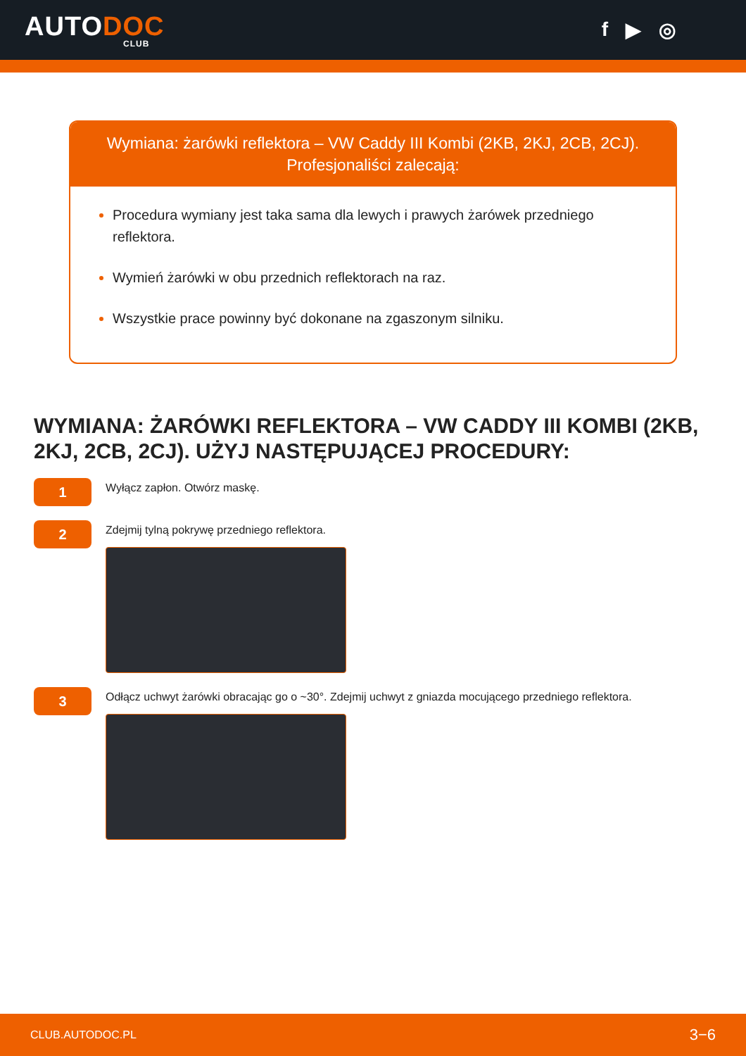AUTODOC
CLUB
f ▶ ◎
Wymiana: żarówki reflektora – VW Caddy III Kombi (2KB, 2KJ, 2CB, 2CJ). Profesjonaliści zalecają:
Procedura wymiany jest taka sama dla lewych i prawych żarówek przedniego reflektora.
Wymień żarówki w obu przednich reflektorach na raz.
Wszystkie prace powinny być dokonane na zgaszonym silniku.
WYMIANA: ŻARÓWKI REFLEKTORA – VW CADDY III KOMBI (2KB, 2KJ, 2CB, 2CJ). UŻYJ NASTĘPUJĄCEJ PROCEDURY:
1
Wyłącz zapłon. Otwórz maskę.
2
Zdejmij tylną pokrywę przedniego reflektora.
3
Odłącz uchwyt żarówki obracając go o ~30°. Zdejmij uchwyt z gniazda mocującego przedniego reflektora.
CLUB.AUTODOC.PL 3−6